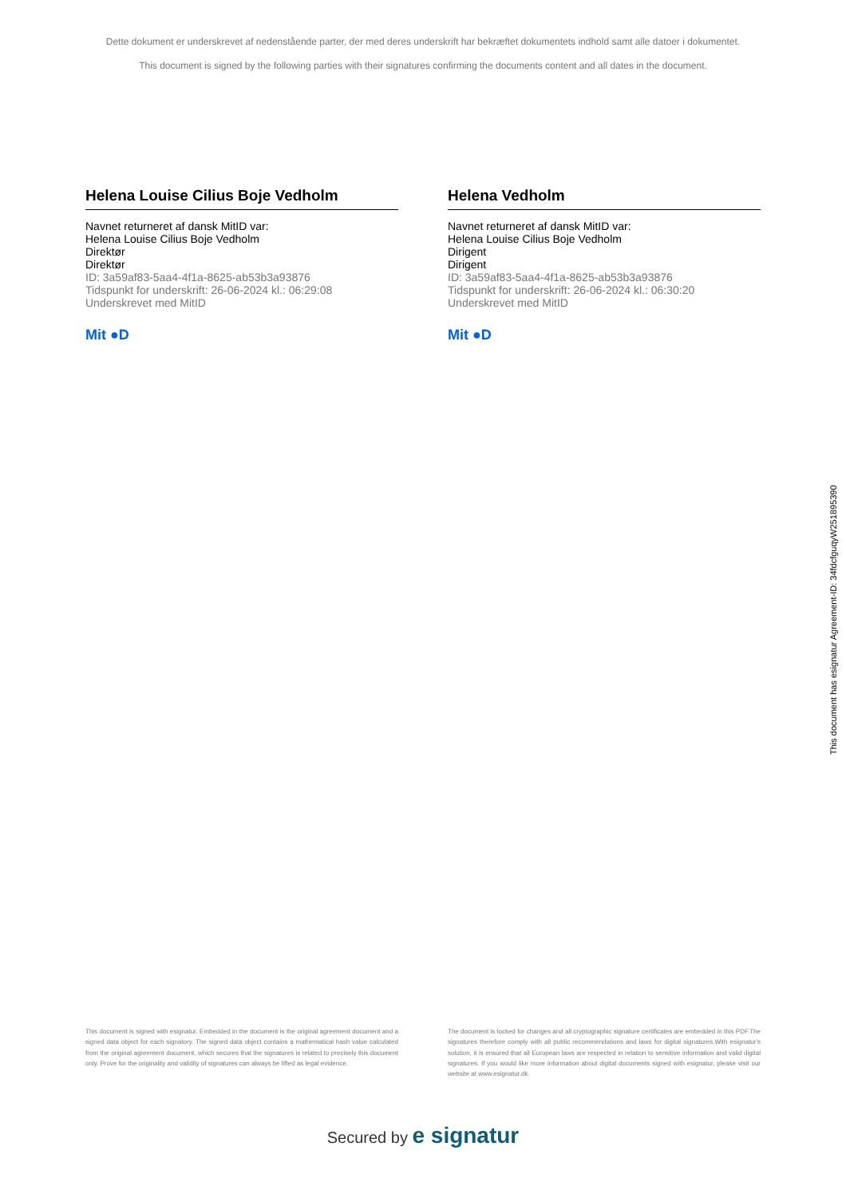Dette dokument er underskrevet af nedenstående parter, der med deres underskrift har bekræftet dokumentets indhold samt alle datoer i dokumentet.
This document is signed by the following parties with their signatures confirming the documents content and all dates in the document.
Helena Louise Cilius Boje Vedholm
Navnet returneret af dansk MitID var:
Helena Louise Cilius Boje Vedholm
Direktør
Direktør
ID: 3a59af83-5aa4-4f1a-8625-ab53b3a93876
Tidspunkt for underskrift: 26-06-2024 kl.: 06:29:08
Underskrevet med MitID
Mit ●D
Helena Vedholm
Navnet returneret af dansk MitID var:
Helena Louise Cilius Boje Vedholm
Dirigent
Dirigent
ID: 3a59af83-5aa4-4f1a-8625-ab53b3a93876
Tidspunkt for underskrift: 26-06-2024 kl.: 06:30:20
Underskrevet med MitID
Mit ●D
This document has esignatur Agreement-ID: 34fdcfguqyW251895390
This document is signed with esignatur. Embedded in the document is the original agreement document and a signed data object for each signatory. The signed data object contains a mathematical hash value calculated from the original agreement document, which secures that the signatures is related to precisely this document only. Prove for the originality and validity of signatures can always be lifted as legal evidence.
The document is locked for changes and all cryptographic signature certificates are embedded in this PDF.The signatures therefore comply with all public recommendations and laws for digital signatures.With esignatur's solution, it is ensured that all European laws are respected in relation to sensitive information and valid digital signatures. If you would like more information about digital documents signed with esignatur, please visit our website at www.esignatur.dk.
Secured by e signatur